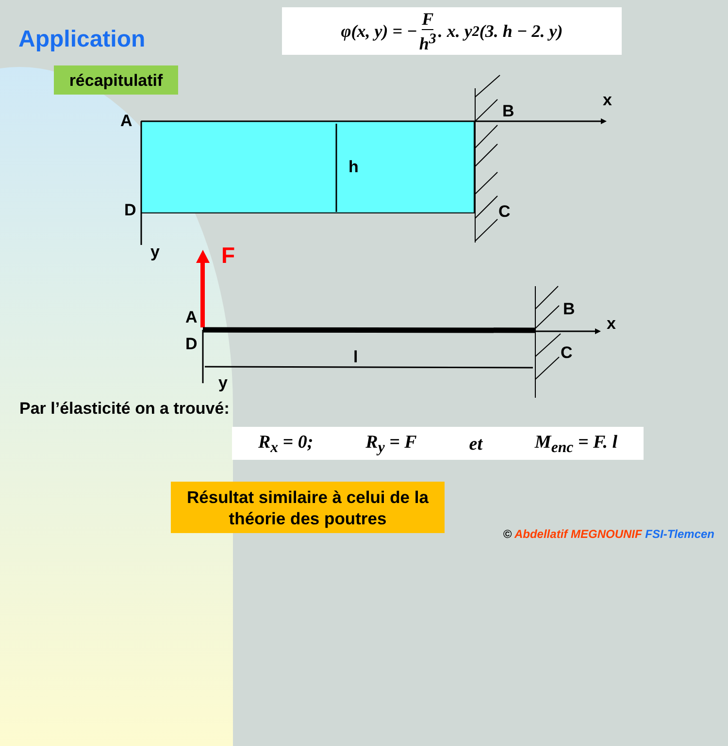Application
φ(x, y) = − F h<sup>3</sup>. x. y<sup>2</sup>(3. h − 2. y)
récapitulatif
A
B
x
h
D
C
y
F
A
D
B
x
l
C
y
Par l’élasticité on a trouvé:
R<sub>x</sub> = 0; R<sub>y</sub> = F et M<sub>enc</sub> = F. l
Résultat similaire à celui de la théorie des poutres
© Abdellatif MEGNOUNIF FSI-Tlemcen